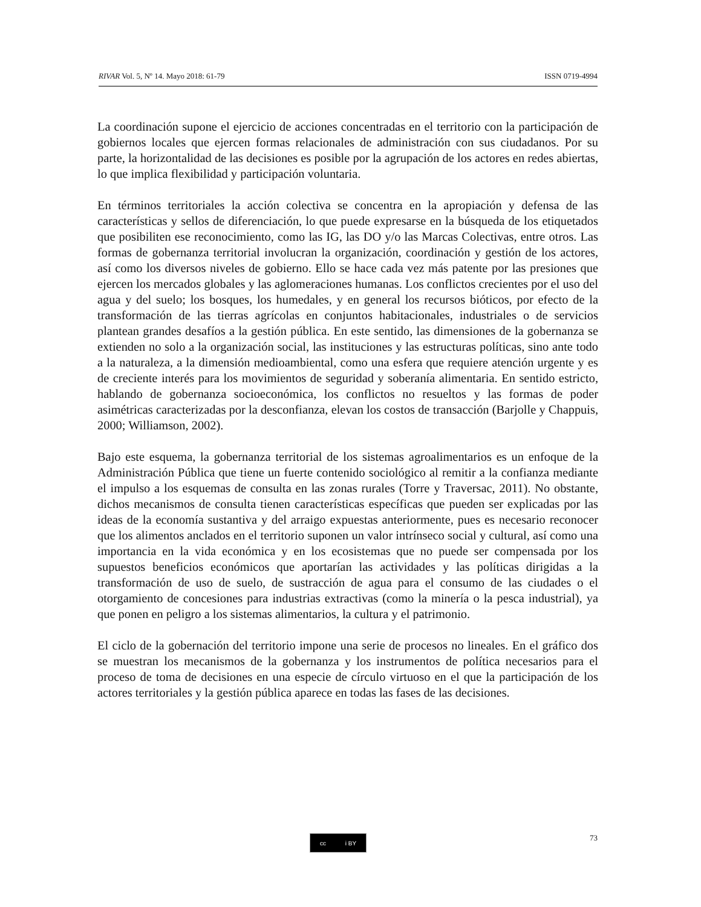RIVAR Vol. 5, Nº 14. Mayo 2018: 61-79 ISSN 0719-4994
La coordinación supone el ejercicio de acciones concentradas en el territorio con la participación de gobiernos locales que ejercen formas relacionales de administración con sus ciudadanos. Por su parte, la horizontalidad de las decisiones es posible por la agrupación de los actores en redes abiertas, lo que implica flexibilidad y participación voluntaria.
En términos territoriales la acción colectiva se concentra en la apropiación y defensa de las características y sellos de diferenciación, lo que puede expresarse en la búsqueda de los etiquetados que posibiliten ese reconocimiento, como las IG, las DO y/o las Marcas Colectivas, entre otros. Las formas de gobernanza territorial involucran la organización, coordinación y gestión de los actores, así como los diversos niveles de gobierno. Ello se hace cada vez más patente por las presiones que ejercen los mercados globales y las aglomeraciones humanas. Los conflictos crecientes por el uso del agua y del suelo; los bosques, los humedales, y en general los recursos bióticos, por efecto de la transformación de las tierras agrícolas en conjuntos habitacionales, industriales o de servicios plantean grandes desafíos a la gestión pública. En este sentido, las dimensiones de la gobernanza se extienden no solo a la organización social, las instituciones y las estructuras políticas, sino ante todo a la naturaleza, a la dimensión medioambiental, como una esfera que requiere atención urgente y es de creciente interés para los movimientos de seguridad y soberanía alimentaria. En sentido estricto, hablando de gobernanza socioeconómica, los conflictos no resueltos y las formas de poder asimétricas caracterizadas por la desconfianza, elevan los costos de transacción (Barjolle y Chappuis, 2000; Williamson, 2002).
Bajo este esquema, la gobernanza territorial de los sistemas agroalimentarios es un enfoque de la Administración Pública que tiene un fuerte contenido sociológico al remitir a la confianza mediante el impulso a los esquemas de consulta en las zonas rurales (Torre y Traversac, 2011). No obstante, dichos mecanismos de consulta tienen características específicas que pueden ser explicadas por las ideas de la economía sustantiva y del arraigo expuestas anteriormente, pues es necesario reconocer que los alimentos anclados en el territorio suponen un valor intrínseco social y cultural, así como una importancia en la vida económica y en los ecosistemas que no puede ser compensada por los supuestos beneficios económicos que aportarían las actividades y las políticas dirigidas a la transformación de uso de suelo, de sustracción de agua para el consumo de las ciudades o el otorgamiento de concesiones para industrias extractivas (como la minería o la pesca industrial), ya que ponen en peligro a los sistemas alimentarios, la cultura y el patrimonio.
El ciclo de la gobernación del territorio impone una serie de procesos no lineales. En el gráfico dos se muestran los mecanismos de la gobernanza y los instrumentos de política necesarios para el proceso de toma de decisiones en una especie de círculo virtuoso en el que la participación de los actores territoriales y la gestión pública aparece en todas las fases de las decisiones.
cc i BY 73